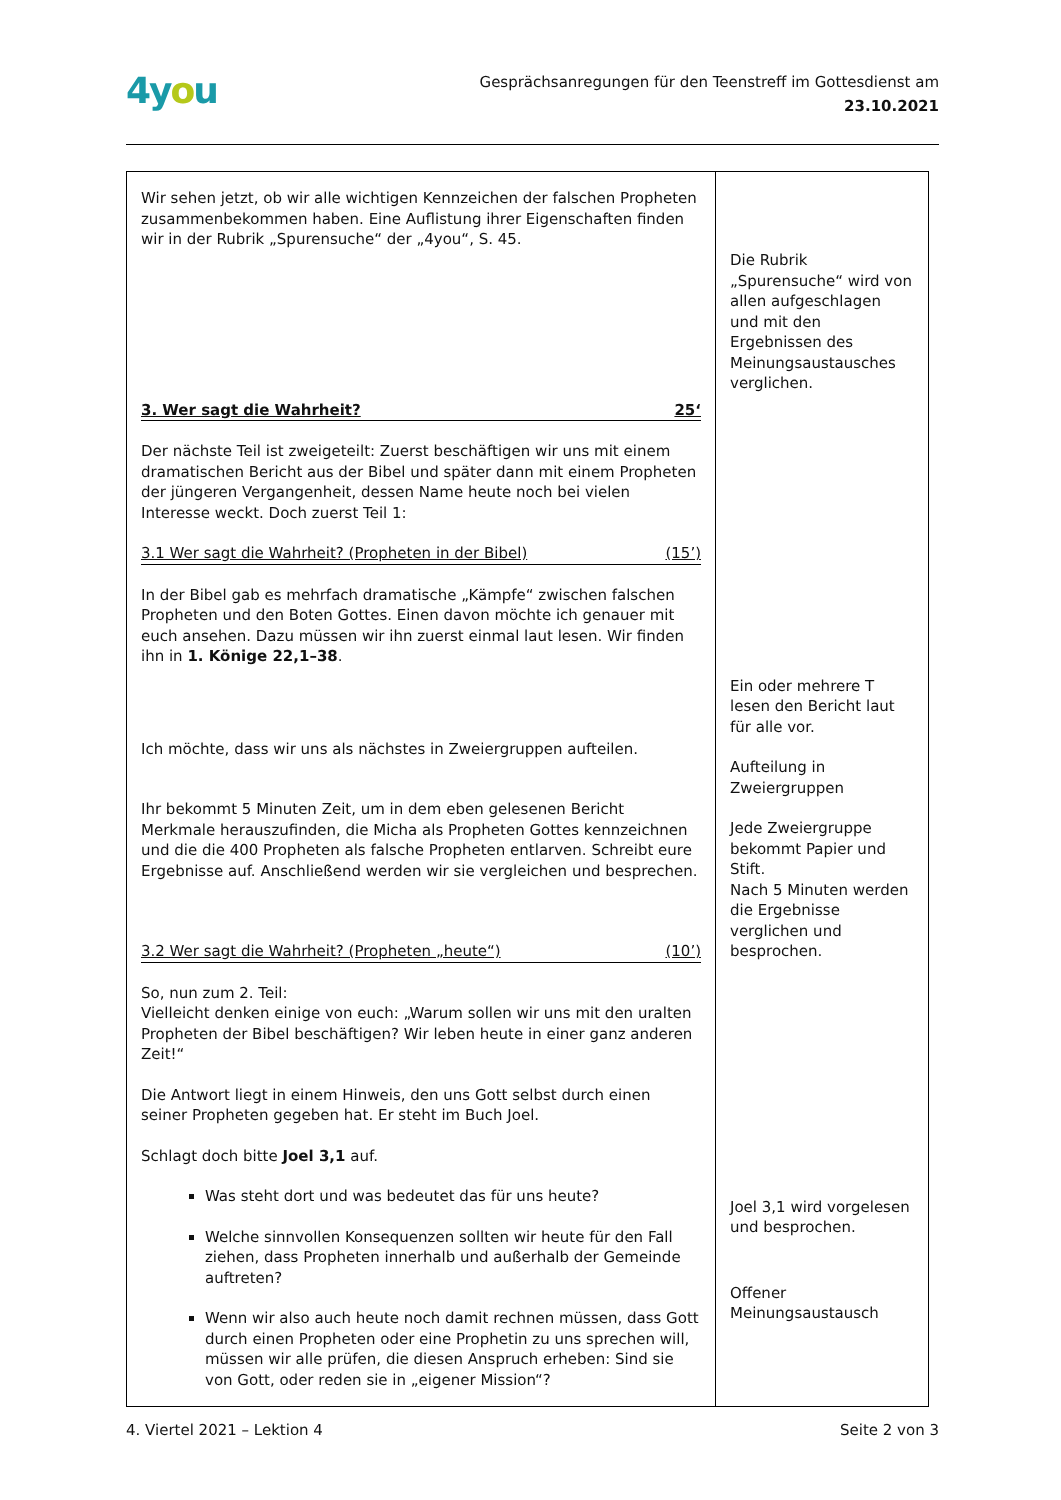4you
Gesprächsanregungen für den Teenstreff im Gottesdienst am
23.10.2021
| Wir sehen jetzt, ob wir alle wichtigen Kennzeichen der falschen Propheten zusammenbekommen haben. Eine Auflistung ihrer Eigenschaften finden wir in der Rubrik „Spurensuche“ der „4you“, S. 45. 3. Wer sagt die Wahrheit? 25‘ Der nächste Teil ist zweigeteilt: Zuerst beschäftigen wir uns mit einem dramatischen Bericht aus der Bibel und später dann mit einem Propheten der jüngeren Vergangenheit, dessen Name heute noch bei vielen Interesse weckt. Doch zuerst Teil 1: 3.1 Wer sagt die Wahrheit? (Propheten in der Bibel) (15’) In der Bibel gab es mehrfach dramatische „Kämpfe“ zwischen falschen Propheten und den Boten Gottes. Einen davon möchte ich genauer mit euch ansehen. Dazu müssen wir ihn zuerst einmal laut lesen. Wir finden ihn in 1. Könige 22,1–38 . Ich möchte, dass wir uns als nächstes in Zweiergruppen aufteilen. Ihr bekommt 5 Minuten Zeit, um in dem eben gelesenen Bericht Merkmale herauszufinden, die Micha als Propheten Gottes kennzeichnen und die die 400 Propheten als falsche Propheten entlarven. Schreibt eure Ergebnisse auf. Anschließend werden wir sie vergleichen und besprechen. 3.2 Wer sagt die Wahrheit? (Propheten „heute“) (10’) So, nun zum 2. Teil: Vielleicht denken einige von euch: „Warum sollen wir uns mit den uralten Propheten der Bibel beschäftigen? Wir leben heute in einer ganz anderen Zeit!“ Die Antwort liegt in einem Hinweis, den uns Gott selbst durch einen seiner Propheten gegeben hat. Er steht im Buch Joel. Schlagt doch bitte Joel 3,1 auf. Was steht dort und was bedeutet das für uns heute? Welche sinnvollen Konsequenzen sollten wir heute für den Fall ziehen, dass Propheten innerhalb und außerhalb der Gemeinde auftreten? Wenn wir also auch heute noch damit rechnen müssen, dass Gott durch einen Propheten oder eine Prophetin zu uns sprechen will, müssen wir alle prüfen, die diesen Anspruch erheben: Sind sie von Gott, oder reden sie in „eigener Mission“? | Die Rubrik „Spurensuche“ wird von allen aufgeschlagen und mit den Ergebnissen des Meinungsaustausches verglichen. Ein oder mehrere T lesen den Bericht laut für alle vor. Aufteilung in Zweiergruppen Jede Zweiergruppe bekommt Papier und Stift. Nach 5 Minuten werden die Ergebnisse verglichen und besprochen. Joel 3,1 wird vorgelesen und besprochen. Offener Meinungsaustausch |
4. Viertel 2021 – Lektion 4 Seite 2 von 3